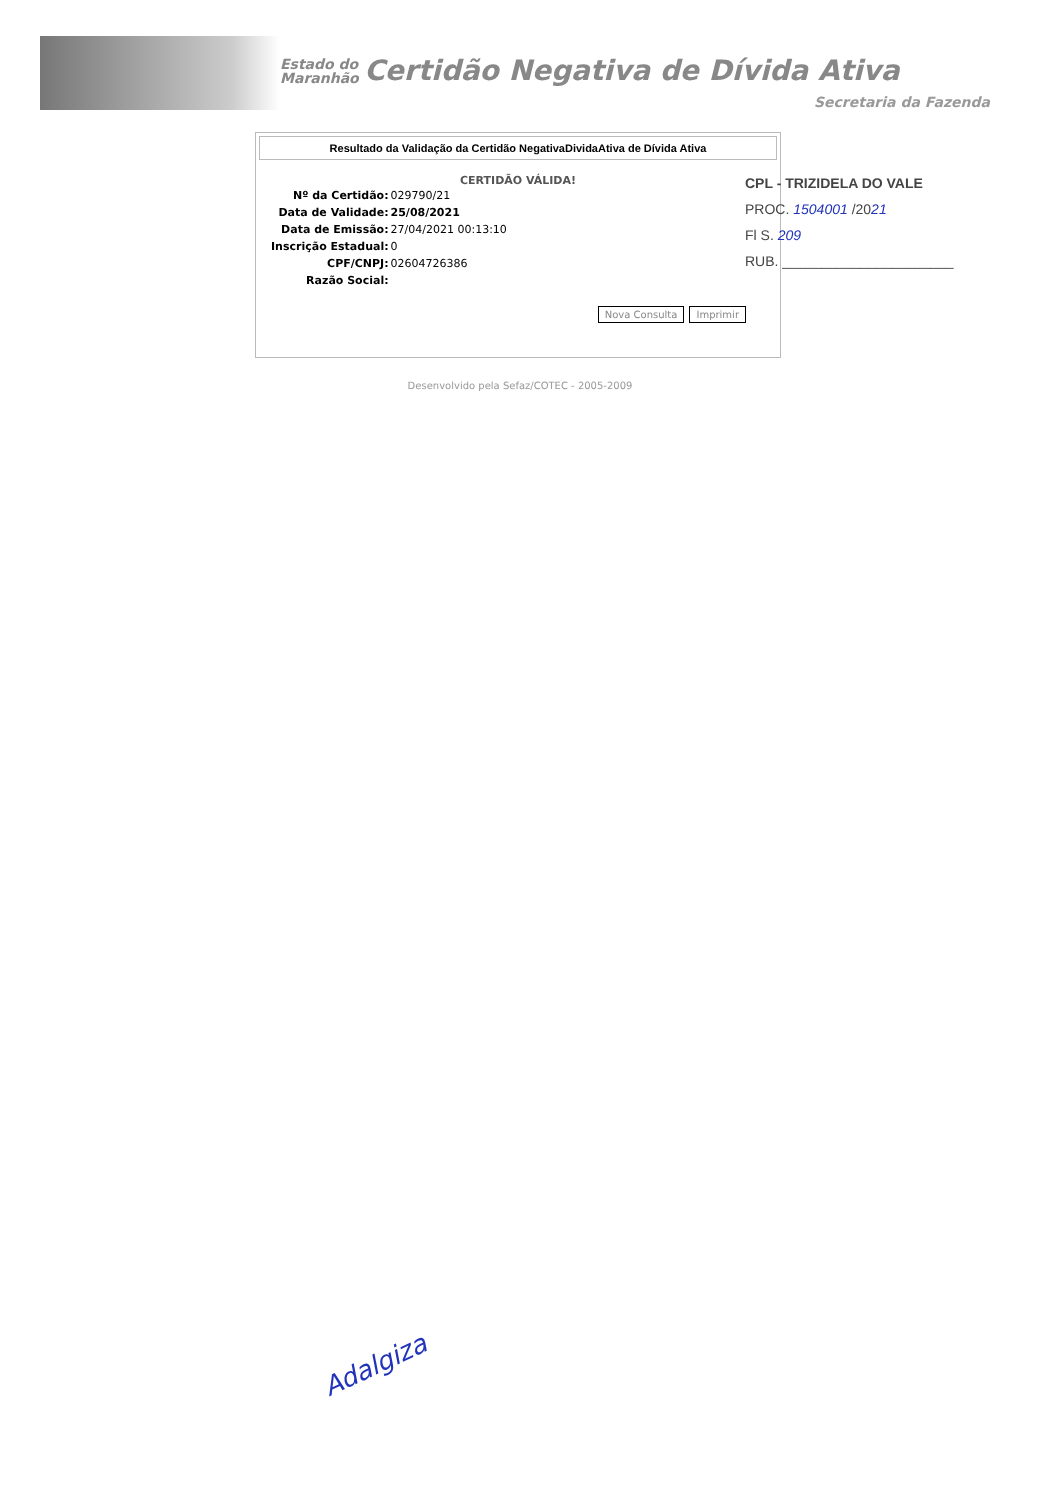Estado do
Maranhão Certidão Negativa de Dívida Ativa
Secretaria da Fazenda
Resultado da Validação da Certidão NegativaDividaAtiva de Dívida Ativa
CERTIDÃO VÁLIDA!
| Nº da Certidão: | 029790/21 |
| Data de Validade: | 25/08/2021 |
| Data de Emissão: | 27/04/2021 00:13:10 |
| Inscrição Estadual: | 0 |
| CPF/CNPJ: | 02604726386 |
| Razão Social: | |
Nova Consulta Imprimir
CPL - TRIZIDELA DO VALE
PROC. 1504001 /2021
Fl S. 209
RUB. ______________________
Desenvolvido pela Sefaz/COTEC - 2005-2009
Adalgiza